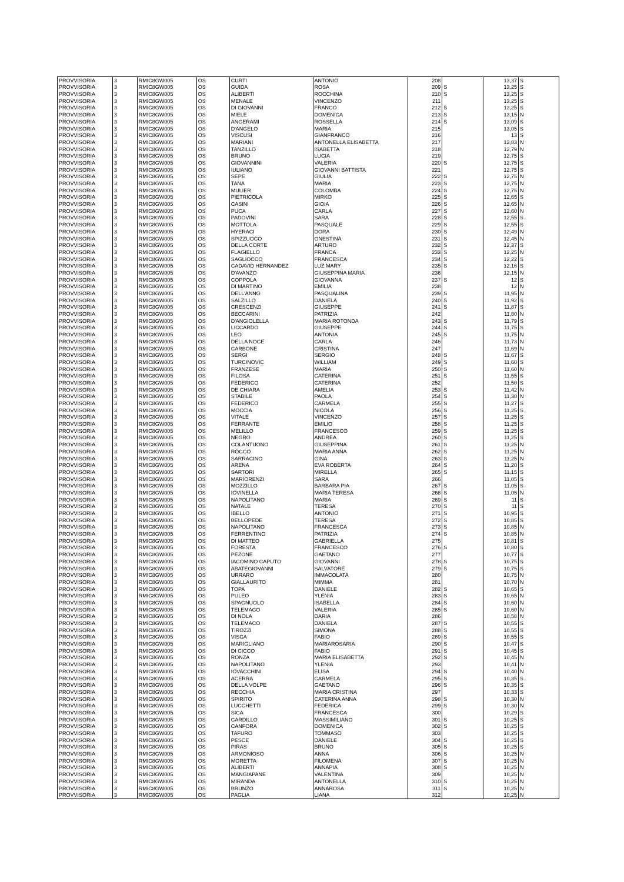| PROVVISORIA | 3 | RMIC8GW005 | OS | CURTI | ANTONIO | 208 | | 13,37 | S |
| PROVVISORIA | 3 | RMIC8GW005 | OS | GUIDA | ROSA | 209 | S | 13,25 | S |
| PROVVISORIA | 3 | RMIC8GW005 | OS | ALIBERTI | ROCCHINA | 210 | S | 13,25 | S |
| PROVVISORIA | 3 | RMIC8GW005 | OS | MENALE | VINCENZO | 211 | | 13,25 | S |
| PROVVISORIA | 3 | RMIC8GW005 | OS | DI GIOVANNI | FRANCO | 212 | S | 13,25 | S |
| PROVVISORIA | 3 | RMIC8GW005 | OS | MIELE | DOMENICA | 213 | S | 13,15 | N |
| PROVVISORIA | 3 | RMIC8GW005 | OS | ANGERAMI | ROSSELLA | 214 | S | 13,09 | S |
| PROVVISORIA | 3 | RMIC8GW005 | OS | D'ANGELO | MARIA | 215 | | 13,05 | S |
| PROVVISORIA | 3 | RMIC8GW005 | OS | VISCUSI | GIANFRANCO | 216 | | 13 | S |
| PROVVISORIA | 3 | RMIC8GW005 | OS | MARIANI | ANTONELLA ELISABETTA | 217 | | 12,83 | N |
| PROVVISORIA | 3 | RMIC8GW005 | OS | TANZILLO | ISABETTA | 218 | | 12,79 | N |
| PROVVISORIA | 3 | RMIC8GW005 | OS | BRUNO | LUCIA | 219 | | 12,75 | S |
| PROVVISORIA | 3 | RMIC8GW005 | OS | GIOVANNINI | VALERIA | 220 | S | 12,75 | S |
| PROVVISORIA | 3 | RMIC8GW005 | OS | IULIANO | GIOVANNI BATTISTA | 221 | | 12,75 | S |
| PROVVISORIA | 3 | RMIC8GW005 | OS | SEPE | GIULIA | 222 | S | 12,75 | N |
| PROVVISORIA | 3 | RMIC8GW005 | OS | TANA | MARIA | 223 | S | 12,75 | N |
| PROVVISORIA | 3 | RMIC8GW005 | OS | MULIER | COLOMBA | 224 | S | 12,75 | N |
| PROVVISORIA | 3 | RMIC8GW005 | OS | PIETRICOLA | MIRKO | 225 | S | 12,65 | S |
| PROVVISORIA | 3 | RMIC8GW005 | OS | CASINI | GIOIA | 226 | S | 12,65 | N |
| PROVVISORIA | 3 | RMIC8GW005 | OS | PUCA | CARLA | 227 | S | 12,60 | N |
| PROVVISORIA | 3 | RMIC8GW005 | OS | PADOVINI | SARA | 228 | S | 12,55 | S |
| PROVVISORIA | 3 | RMIC8GW005 | OS | MOTTOLA | PASQUALE | 229 | S | 12,55 | S |
| PROVVISORIA | 3 | RMIC8GW005 | OS | HYERACI | DORA | 230 | S | 12,49 | N |
| PROVVISORIA | 3 | RMIC8GW005 | OS | SPIZZUOCO | ONESTINA | 231 | S | 12,45 | N |
| PROVVISORIA | 3 | RMIC8GW005 | OS | DELLA CORTE | ARTURO | 232 | S | 12,37 | S |
| PROVVISORIA | 3 | RMIC8GW005 | OS | FLAGIELLO | FRANCA | 233 | S | 12,25 | N |
| PROVVISORIA | 3 | RMIC8GW005 | OS | SAGLIOCCO | FRANCESCA | 234 | S | 12,22 | S |
| PROVVISORIA | 3 | RMIC8GW005 | OS | CADAVID HERNANDEZ | LUZ MARY | 235 | S | 12,16 | S |
| PROVVISORIA | 3 | RMIC8GW005 | OS | D'AVANZO | GIUSEPPINA MARIA | 236 | | 12,15 | N |
| PROVVISORIA | 3 | RMIC8GW005 | OS | COPPOLA | GIOVANNA | 237 | S | 12 | S |
| PROVVISORIA | 3 | RMIC8GW005 | OS | DI MARTINO | EMILIA | 238 | | 12 | N |
| PROVVISORIA | 3 | RMIC8GW005 | OS | DELL'ANNO | PASQUALINA | 239 | S | 11,95 | N |
| PROVVISORIA | 3 | RMIC8GW005 | OS | SALZILLO | DANIELA | 240 | S | 11,92 | S |
| PROVVISORIA | 3 | RMIC8GW005 | OS | CRESCENZI | GIUSEPPE | 241 | S | 11,87 | S |
| PROVVISORIA | 3 | RMIC8GW005 | OS | BECCARINI | PATRIZIA | 242 | | 11,80 | N |
| PROVVISORIA | 3 | RMIC8GW005 | OS | D'ANGIOLELLA | MARIA ROTONDA | 243 | S | 11,79 | S |
| PROVVISORIA | 3 | RMIC8GW005 | OS | LICCARDO | GIUSEPPE | 244 | S | 11,75 | S |
| PROVVISORIA | 3 | RMIC8GW005 | OS | LEO | ANTONIA | 245 | S | 11,75 | N |
| PROVVISORIA | 3 | RMIC8GW005 | OS | DELLA NOCE | CARLA | 246 | | 11,73 | N |
| PROVVISORIA | 3 | RMIC8GW005 | OS | CARBONE | CRISTINA | 247 | | 11,69 | N |
| PROVVISORIA | 3 | RMIC8GW005 | OS | SERGI | SERGIO | 248 | S | 11,67 | S |
| PROVVISORIA | 3 | RMIC8GW005 | OS | TURCINOVIC | WILLIAM | 249 | S | 11,60 | S |
| PROVVISORIA | 3 | RMIC8GW005 | OS | FRANZESE | MARIA | 250 | S | 11,60 | N |
| PROVVISORIA | 3 | RMIC8GW005 | OS | FILOSA | CATERINA | 251 | S | 11,55 | S |
| PROVVISORIA | 3 | RMIC8GW005 | OS | FEDERICO | CATERINA | 252 | | 11,50 | S |
| PROVVISORIA | 3 | RMIC8GW005 | OS | DE CHIARA | AMELIA | 253 | S | 11,42 | N |
| PROVVISORIA | 3 | RMIC8GW005 | OS | STABILE | PAOLA | 254 | S | 11,30 | N |
| PROVVISORIA | 3 | RMIC8GW005 | OS | FEDERICO | CARMELA | 255 | S | 11,27 | S |
| PROVVISORIA | 3 | RMIC8GW005 | OS | MOCCIA | NICOLA | 256 | S | 11,25 | S |
| PROVVISORIA | 3 | RMIC8GW005 | OS | VITALE | VINCENZO | 257 | S | 11,25 | S |
| PROVVISORIA | 3 | RMIC8GW005 | OS | FERRANTE | EMILIO | 258 | S | 11,25 | S |
| PROVVISORIA | 3 | RMIC8GW005 | OS | MELILLO | FRANCESCO | 259 | S | 11,25 | S |
| PROVVISORIA | 3 | RMIC8GW005 | OS | NEGRO | ANDREA | 260 | S | 11,25 | S |
| PROVVISORIA | 3 | RMIC8GW005 | OS | COLANTUONO | GIUSEPPINA | 261 | S | 11,25 | N |
| PROVVISORIA | 3 | RMIC8GW005 | OS | ROCCO | MARIA ANNA | 262 | S | 11,25 | N |
| PROVVISORIA | 3 | RMIC8GW005 | OS | SARRACINO | GINA | 263 | S | 11,25 | N |
| PROVVISORIA | 3 | RMIC8GW005 | OS | ARENA | EVA ROBERTA | 264 | S | 11,20 | S |
| PROVVISORIA | 3 | RMIC8GW005 | OS | SARTORI | MIRELLA | 265 | S | 11,15 | S |
| PROVVISORIA | 3 | RMIC8GW005 | OS | MARIORENZI | SARA | 266 | | 11,05 | S |
| PROVVISORIA | 3 | RMIC8GW005 | OS | MOZZILLO | BARBARA PIA | 267 | S | 11,05 | S |
| PROVVISORIA | 3 | RMIC8GW005 | OS | IOVINELLA | MARIA TERESA | 268 | S | 11,05 | N |
| PROVVISORIA | 3 | RMIC8GW005 | OS | NAPOLITANO | MARIA | 269 | S | 11 | S |
| PROVVISORIA | 3 | RMIC8GW005 | OS | NATALE | TERESA | 270 | S | 11 | S |
| PROVVISORIA | 3 | RMIC8GW005 | OS | IBELLO | ANTONIO | 271 | S | 10,95 | S |
| PROVVISORIA | 3 | RMIC8GW005 | OS | BELLOPEDE | TERESA | 272 | S | 10,85 | S |
| PROVVISORIA | 3 | RMIC8GW005 | OS | NAPOLITANO | FRANCESCA | 273 | S | 10,85 | N |
| PROVVISORIA | 3 | RMIC8GW005 | OS | FERRENTINO | PATRIZIA | 274 | S | 10,85 | N |
| PROVVISORIA | 3 | RMIC8GW005 | OS | DI MATTEO | GABRIELLA | 275 | | 10,81 | S |
| PROVVISORIA | 3 | RMIC8GW005 | OS | FORESTA | FRANCESCO | 276 | S | 10,80 | S |
| PROVVISORIA | 3 | RMIC8GW005 | OS | PEZONE | GAETANO | 277 | | 10,77 | S |
| PROVVISORIA | 3 | RMIC8GW005 | OS | IACOMINO CAPUTO | GIOVANNI | 278 | S | 10,75 | S |
| PROVVISORIA | 3 | RMIC8GW005 | OS | ABATEGIOVANNI | SALVATORE | 279 | S | 10,75 | S |
| PROVVISORIA | 3 | RMIC8GW005 | OS | URRARO | IMMACOLATA | 280 | | 10,75 | N |
| PROVVISORIA | 3 | RMIC8GW005 | OS | GIALLAURITO | MIMMA | 281 | | 10,70 | N |
| PROVVISORIA | 3 | RMIC8GW005 | OS | TOPA | DANIELE | 282 | S | 10,65 | S |
| PROVVISORIA | 3 | RMIC8GW005 | OS | PULEO | YLENIA | 283 | S | 10,65 | N |
| PROVVISORIA | 3 | RMIC8GW005 | OS | SPAGNUOLO | ISABELLA | 284 | S | 10,60 | N |
| PROVVISORIA | 3 | RMIC8GW005 | OS | TELEMACO | VALERIA | 285 | S | 10,60 | N |
| PROVVISORIA | 3 | RMIC8GW005 | OS | DI NOLA | DARIA | 286 | | 10,58 | N |
| PROVVISORIA | 3 | RMIC8GW005 | OS | TELEMACO | DANIELA | 287 | S | 10,55 | S |
| PROVVISORIA | 3 | RMIC8GW005 | OS | TIROZZI | SIMONA | 288 | S | 10,55 | S |
| PROVVISORIA | 3 | RMIC8GW005 | OS | VISCA | FABIO | 289 | S | 10,55 | S |
| PROVVISORIA | 3 | RMIC8GW005 | OS | MARIGLIANO | MARIAROSARIA | 290 | S | 10,47 | S |
| PROVVISORIA | 3 | RMIC8GW005 | OS | DI CICCO | FABIO | 291 | S | 10,45 | S |
| PROVVISORIA | 3 | RMIC8GW005 | OS | RONZA | MARIA ELISABETTA | 292 | S | 10,45 | N |
| PROVVISORIA | 3 | RMIC8GW005 | OS | NAPOLITANO | YLENIA | 293 | | 10,41 | N |
| PROVVISORIA | 3 | RMIC8GW005 | OS | IOVACCHINI | ELISA | 294 | S | 10,40 | N |
| PROVVISORIA | 3 | RMIC8GW005 | OS | ACERRA | CARMELA | 295 | S | 10,35 | S |
| PROVVISORIA | 3 | RMIC8GW005 | OS | DELLA VOLPE | GAETANO | 296 | S | 10,35 | S |
| PROVVISORIA | 3 | RMIC8GW005 | OS | RECCHIA | MARIA CRISTINA | 297 | | 10,33 | S |
| PROVVISORIA | 3 | RMIC8GW005 | OS | SPIRITO | CATERINA ANNA | 298 | S | 10,30 | N |
| PROVVISORIA | 3 | RMIC8GW005 | OS | LUCCHETTI | FEDERICA | 299 | S | 10,30 | N |
| PROVVISORIA | 3 | RMIC8GW005 | OS | SICA | FRANCESCA | 300 | | 10,29 | S |
| PROVVISORIA | 3 | RMIC8GW005 | OS | CARDILLO | MASSIMILIANO | 301 | S | 10,25 | S |
| PROVVISORIA | 3 | RMIC8GW005 | OS | CANFORA | DOMENICA | 302 | S | 10,25 | S |
| PROVVISORIA | 3 | RMIC8GW005 | OS | TAFURO | TOMMASO | 303 | | 10,25 | S |
| PROVVISORIA | 3 | RMIC8GW005 | OS | PESCE | DANIELE | 304 | S | 10,25 | S |
| PROVVISORIA | 3 | RMIC8GW005 | OS | PIRAS | BRUNO | 305 | S | 10,25 | S |
| PROVVISORIA | 3 | RMIC8GW005 | OS | ARMONIOSO | ANNA | 306 | S | 10,25 | N |
| PROVVISORIA | 3 | RMIC8GW005 | OS | MORETTA | FILOMENA | 307 | S | 10,25 | N |
| PROVVISORIA | 3 | RMIC8GW005 | OS | ALIBERTI | ANNAPIA | 308 | S | 10,25 | N |
| PROVVISORIA | 3 | RMIC8GW005 | OS | MANGIAPANE | VALENTINA | 309 | | 10,25 | N |
| PROVVISORIA | 3 | RMIC8GW005 | OS | MIRANDA | ANTONELLA | 310 | S | 10,25 | N |
| PROVVISORIA | 3 | RMIC8GW005 | OS | BRUNZO | ANNAROSA | 311 | S | 10,25 | N |
| PROVVISORIA | 3 | RMIC8GW005 | OS | PAGLIA | LIANA | 312 | | 10,25 | N |